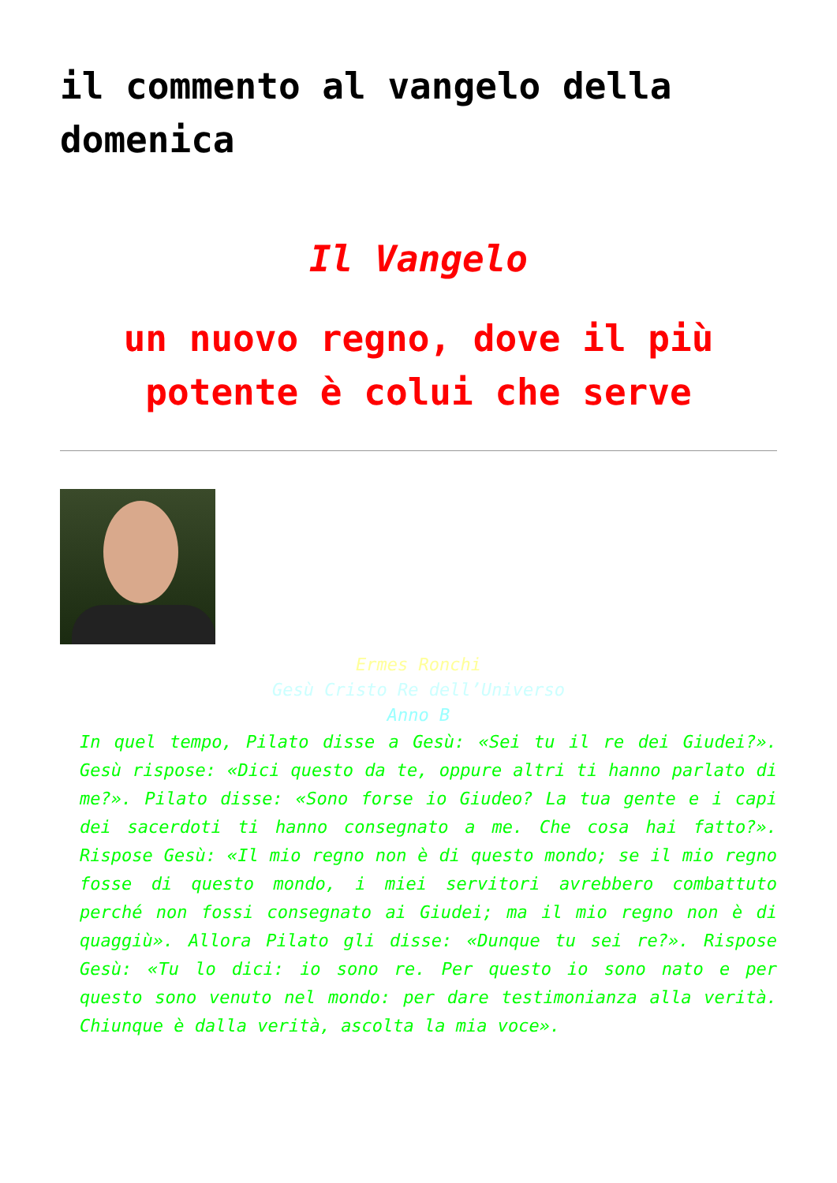il commento al vangelo della domenica
Il Vangelo
un nuovo regno, dove il più potente è colui che serve
Ermes Ronchi
Gesù Cristo Re dell’Universo
Anno B
In quel tempo, Pilato disse a Gesù: «Sei tu il re dei Giudei?». Gesù rispose: «Dici questo da te, oppure altri ti hanno parlato di me?». Pilato disse: «Sono forse io Giudeo? La tua gente e i capi dei sacerdoti ti hanno consegnato a me. Che cosa hai fatto?». Rispose Gesù: «Il mio regno non è di questo mondo; se il mio regno fosse di questo mondo, i miei servitori avrebbero combattuto perché non fossi consegnato ai Giudei; ma il mio regno non è di quaggiù». Allora Pilato gli disse: «Dunque tu sei re?». Rispose Gesù: «Tu lo dici: io sono re. Per questo io sono nato e per questo sono venuto nel mondo: per dare testimonianza alla verità. Chiunque è dalla verità, ascolta la mia voce».